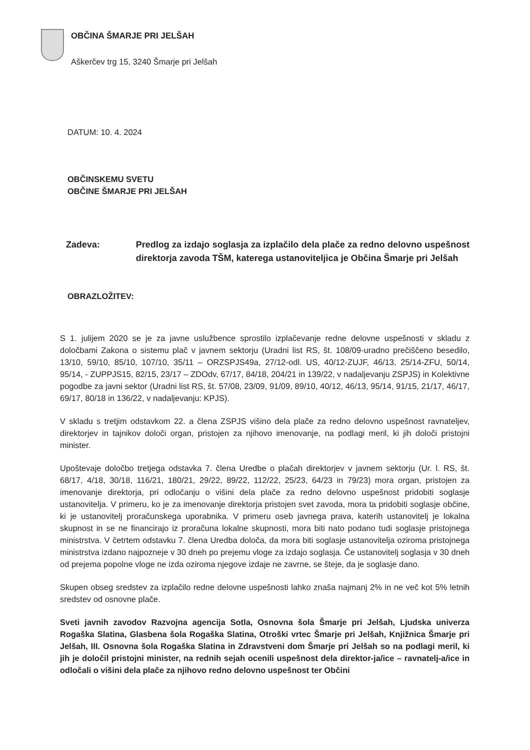OBČINA ŠMARJE PRI JELŠAH
Aškerčev trg 15, 3240 Šmarje pri Jelšah
DATUM: 10. 4. 2024
OBČINSKEMU SVETU
OBČINE ŠMARJE PRI JELŠAH
Zadeva: Predlog za izdajo soglasja za izplačilo dela plače za redno delovno uspešnost direktorja zavoda TŠM, katerega ustanoviteljica je Občina Šmarje pri Jelšah
OBRAZLOŽITEV:
S 1. julijem 2020 se je za javne uslužbence sprostilo izplačevanje redne delovne uspešnosti v skladu z določbami Zakona o sistemu plač v javnem sektorju (Uradni list RS, št. 108/09-uradno prečiščeno besedilo, 13/10, 59/10, 85/10, 107/10, 35/11 – ORZSPJS49a, 27/12-odl. US, 40/12-ZUJF, 46/13, 25/14-ZFU, 50/14, 95/14, - ZUPPJS15, 82/15, 23/17 – ZDOdv, 67/17, 84/18, 204/21 in 139/22, v nadaljevanju ZSPJS) in Kolektivne pogodbe za javni sektor (Uradni list RS, št. 57/08, 23/09, 91/09, 89/10, 40/12, 46/13, 95/14, 91/15, 21/17, 46/17, 69/17, 80/18 in 136/22, v nadaljevanju: KPJS).
V skladu s tretjim odstavkom 22. a člena ZSPJS višino dela plače za redno delovno uspešnost ravnateljev, direktorjev in tajnikov določi organ, pristojen za njihovo imenovanje, na podlagi meril, ki jih določi pristojni minister.
Upoštevaje določbo tretjega odstavka 7. člena Uredbe o plačah direktorjev v javnem sektorju (Ur. l. RS, št. 68/17, 4/18, 30/18, 116/21, 180/21, 29/22, 89/22, 112/22, 25/23, 64/23 in 79/23) mora organ, pristojen za imenovanje direktorja, pri odločanju o višini dela plače za redno delovno uspešnost pridobiti soglasje ustanovitelja. V primeru, ko je za imenovanje direktorja pristojen svet zavoda, mora ta pridobiti soglasje občine, ki je ustanovitelj proračunskega uporabnika. V primeru oseb javnega prava, katerih ustanovitelj je lokalna skupnost in se ne financirajo iz proračuna lokalne skupnosti, mora biti nato podano tudi soglasje pristojnega ministrstva. V četrtem odstavku 7. člena Uredba določa, da mora biti soglasje ustanovitelja oziroma pristojnega ministrstva izdano najpozneje v 30 dneh po prejemu vloge za izdajo soglasja. Če ustanovitelj soglasja v 30 dneh od prejema popolne vloge ne izda oziroma njegove izdaje ne zavrne, se šteje, da je soglasje dano.
Skupen obseg sredstev za izplačilo redne delovne uspešnosti lahko znaša najmanj 2% in ne več kot 5% letnih sredstev od osnovne plače.
Sveti javnih zavodov Razvojna agencija Sotla, Osnovna šola Šmarje pri Jelšah, Ljudska univerza Rogaška Slatina, Glasbena šola Rogaška Slatina, Otroški vrtec Šmarje pri Jelšah, Knjižnica Šmarje pri Jelšah, III. Osnovna šola Rogaška Slatina in Zdravstveni dom Šmarje pri Jelšah so na podlagi meril, ki jih je določil pristojni minister, na rednih sejah ocenili uspešnost dela direktor-ja/ice – ravnatelj-a/ice in odločali o višini dela plače za njihovo redno delovno uspešnost ter Občini